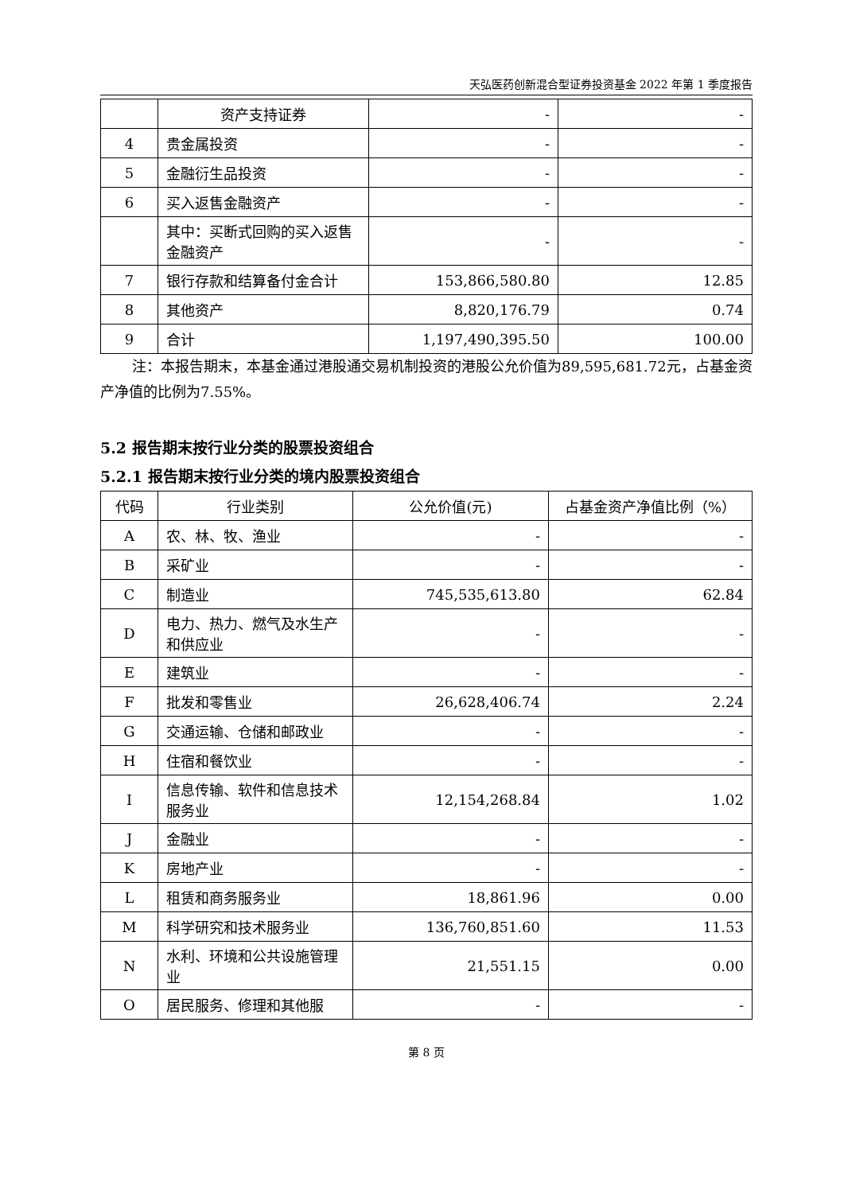天弘医药创新混合型证券投资基金 2022 年第 1 季度报告
| | 资产支持证券 | - | - |
| 4 | 贵金属投资 | - | - |
| 5 | 金融衍生品投资 | - | - |
| 6 | 买入返售金融资产 | - | - |
| | 其中：买断式回购的买入返售金融资产 | - | - |
| 7 | 银行存款和结算备付金合计 | 153,866,580.80 | 12.85 |
| 8 | 其他资产 | 8,820,176.79 | 0.74 |
| 9 | 合计 | 1,197,490,395.50 | 100.00 |
注：本报告期末，本基金通过港股通交易机制投资的港股公允价值为89,595,681.72元，占基金资产净值的比例为7.55%。
5.2 报告期末按行业分类的股票投资组合
5.2.1 报告期末按行业分类的境内股票投资组合
| 代码 | 行业类别 | 公允价值(元) | 占基金资产净值比例（%） |
| --- | --- | --- | --- |
| A | 农、林、牧、渔业 | - | - |
| B | 采矿业 | - | - |
| C | 制造业 | 745,535,613.80 | 62.84 |
| D | 电力、热力、燃气及水生产和供应业 | - | - |
| E | 建筑业 | - | - |
| F | 批发和零售业 | 26,628,406.74 | 2.24 |
| G | 交通运输、仓储和邮政业 | - | - |
| H | 住宿和餐饮业 | - | - |
| I | 信息传输、软件和信息技术服务业 | 12,154,268.84 | 1.02 |
| J | 金融业 | - | - |
| K | 房地产业 | - | - |
| L | 租赁和商务服务业 | 18,861.96 | 0.00 |
| M | 科学研究和技术服务业 | 136,760,851.60 | 11.53 |
| N | 水利、环境和公共设施管理业 | 21,551.15 | 0.00 |
| O | 居民服务、修理和其他服 | - | - |
第 8 页